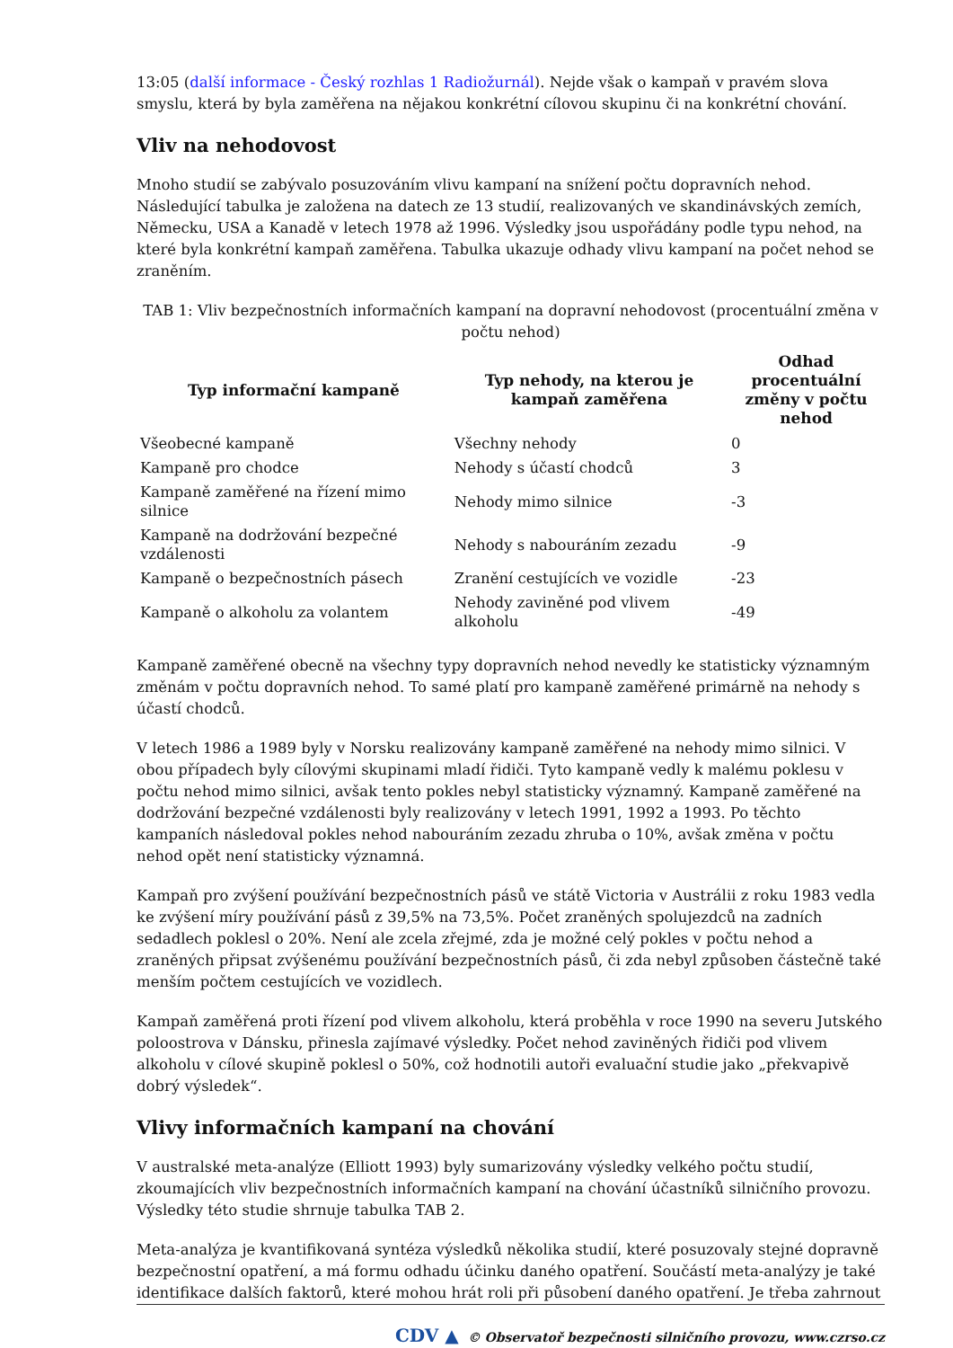13:05 (další informace - Český rozhlas 1 Radiožurnál). Nejde však o kampaň v pravém slova smyslu, která by byla zaměřena na nějakou konkrétní cílovou skupinu či na konkrétní chování.
Vliv na nehodovost
Mnoho studií se zabývalo posuzováním vlivu kampaní na snížení počtu dopravních nehod. Následující tabulka je založena na datech ze 13 studií, realizovaných ve skandinávských zemích, Německu, USA a Kanadě v letech 1978 až 1996. Výsledky jsou uspořádány podle typu nehod, na které byla konkrétní kampaň zaměřena. Tabulka ukazuje odhady vlivu kampaní na počet nehod se zraněním.
TAB 1: Vliv bezpečnostních informačních kampaní na dopravní nehodovost (procentuální změna v počtu nehod)
| Typ informační kampaně | Typ nehody, na kterou je kampaň zaměřena | Odhad procentuální změny v počtu nehod |
| --- | --- | --- |
| Všeobecné kampaně | Všechny nehody | 0 |
| Kampaně pro chodce | Nehody s účastí chodců | 3 |
| Kampaně zaměřené na řízení mimo silnice | Nehody mimo silnice | -3 |
| Kampaně na dodržování bezpečné vzdálenosti | Nehody s nabouráním zezadu | -9 |
| Kampaně o bezpečnostních pásech | Zranění cestujících ve vozidle | -23 |
| Kampaně o alkoholu za volantem | Nehody zaviněné pod vlivem alkoholu | -49 |
Kampaně zaměřené obecně na všechny typy dopravních nehod nevedly ke statisticky významným změnám v počtu dopravních nehod. To samé platí pro kampaně zaměřené primárně na nehody s účastí chodců.
V letech 1986 a 1989 byly v Norsku realizovány kampaně zaměřené na nehody mimo silnici. V obou případech byly cílovými skupinami mladí řidiči. Tyto kampaně vedly k malému poklesu v počtu nehod mimo silnici, avšak tento pokles nebyl statisticky významný. Kampaně zaměřené na dodržování bezpečné vzdálenosti byly realizovány v letech 1991, 1992 a 1993. Po těchto kampaních následoval pokles nehod nabouráním zezadu zhruba o 10%, avšak změna v počtu nehod opět není statisticky významná.
Kampaň pro zvýšení používání bezpečnostních pásů ve státě Victoria v Austrálii z roku 1983 vedla ke zvýšení míry používání pásů z 39,5% na 73,5%. Počet zraněných spolujezdců na zadních sedadlech poklesl o 20%. Není ale zcela zřejmé, zda je možné celý pokles v počtu nehod a zraněných připsat zvýšenému používání bezpečnostních pásů, či zda nebyl způsoben částečně také menším počtem cestujících ve vozidlech.
Kampaň zaměřená proti řízení pod vlivem alkoholu, která proběhla v roce 1990 na severu Jutského poloostrova v Dánsku, přinesla zajímavé výsledky. Počet nehod zaviněných řidiči pod vlivem alkoholu v cílové skupině poklesl o 50%, což hodnotili autoři evaluační studie jako „překvapivě dobrý výsledek“.
Vlivy informačních kampaní na chování
V australské meta-analýze (Elliott 1993) byly sumarizovány výsledky velkého počtu studií, zkoumajících vliv bezpečnostních informačních kampaní na chování účastníků silničního provozu. Výsledky této studie shrnuje tabulka TAB 2.
Meta-analýza je kvantifikovaná syntéza výsledků několika studií, které posuzovaly stejné dopravně bezpečnostní opatření, a má formu odhadu účinku daného opatření. Součástí meta-analýzy je také identifikace dalších faktorů, které mohou hrát roli při působení daného opatření. Je třeba zahrnout
CDV ▲ © Observatoř bezpečnosti silničního provozu, www.czrso.cz